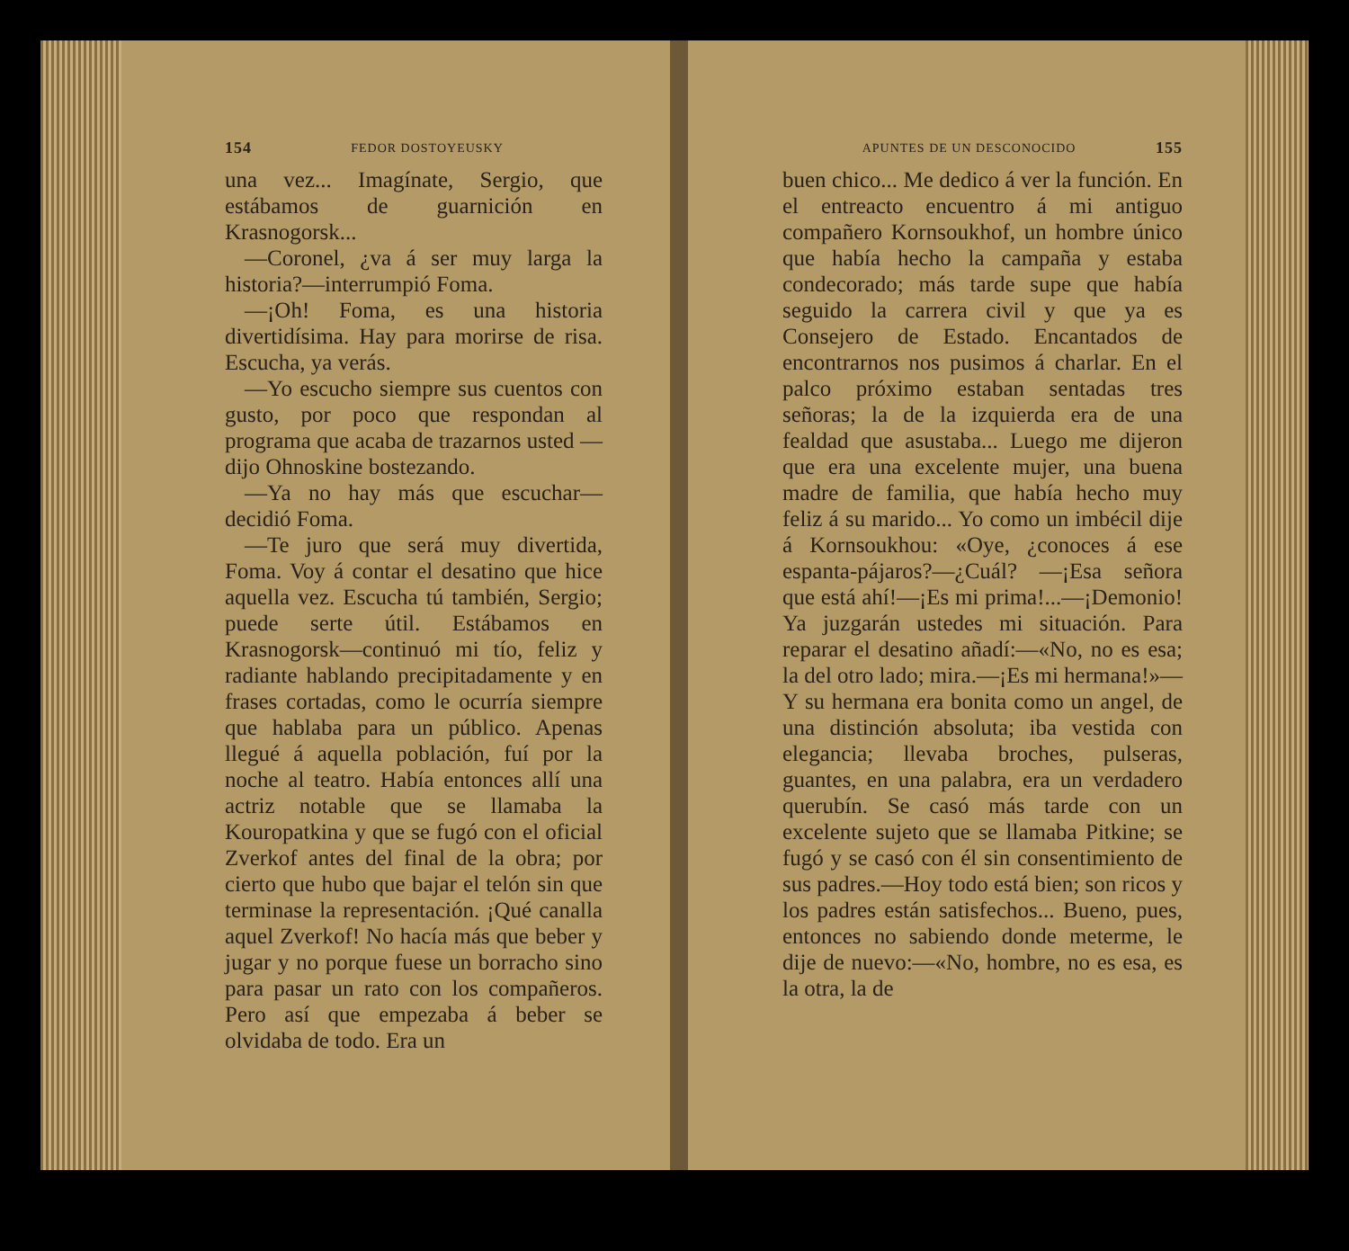154 FEDOR DOSTOYEUSKY
una vez... Imagínate, Sergio, que estábamos de guarnición en Krasnogorsk...
—Coronel, ¿va á ser muy larga la historia?—interrumpió Foma.
—¡Oh! Foma, es una historia divertidísima. Hay para morirse de risa. Escucha, ya verás.
—Yo escucho siempre sus cuentos con gusto, por poco que respondan al programa que acaba de trazarnos usted —dijo Ohnoskine bostezando.
—Ya no hay más que escuchar—decidió Foma.
—Te juro que será muy divertida, Foma. Voy á contar el desatino que hice aquella vez. Escucha tú también, Sergio; puede serte útil. Estábamos en Krasnogorsk—continuó mi tío, feliz y radiante hablando precipitadamente y en frases cortadas, como le ocurría siempre que hablaba para un público. Apenas llegué á aquella población, fuí por la noche al teatro. Había entonces allí una actriz notable que se llamaba la Kouropatkina y que se fugó con el oficial Zverkof antes del final de la obra; por cierto que hubo que bajar el telón sin que terminase la representación. ¡Qué canalla aquel Zverkof! No hacía más que beber y jugar y no porque fuese un borracho sino para pasar un rato con los compañeros. Pero así que empezaba á beber se olvidaba de todo. Era un
APUNTES DE UN DESCONOCIDO 155
buen chico... Me dedico á ver la función. En el entreacto encuentro á mi antiguo compañero Kornsoukhof, un hombre único que había hecho la campaña y estaba condecorado; más tarde supe que había seguido la carrera civil y que ya es Consejero de Estado. Encantados de encontrarnos nos pusimos á charlar. En el palco próximo estaban sentadas tres señoras; la de la izquierda era de una fealdad que asustaba... Luego me dijeron que era una excelente mujer, una buena madre de familia, que había hecho muy feliz á su marido... Yo como un imbécil dije á Kornsoukhou: «Oye, ¿conoces á ese espanta-pájaros?—¿Cuál? —¡Esa señora que está ahí!—¡Es mi prima!...—¡Demonio! Ya juzgarán ustedes mi situación. Para reparar el desatino añadí:—«No, no es esa; la del otro lado; mira.—¡Es mi hermana!»—Y su hermana era bonita como un angel, de una distinción absoluta; iba vestida con elegancia; llevaba broches, pulseras, guantes, en una palabra, era un verdadero querubín. Se casó más tarde con un excelente sujeto que se llamaba Pitkine; se fugó y se casó con él sin consentimiento de sus padres.—Hoy todo está bien; son ricos y los padres están satisfechos... Bueno, pues, entonces no sabiendo donde meterme, le dije de nuevo:—«No, hombre, no es esa, es la otra, la de